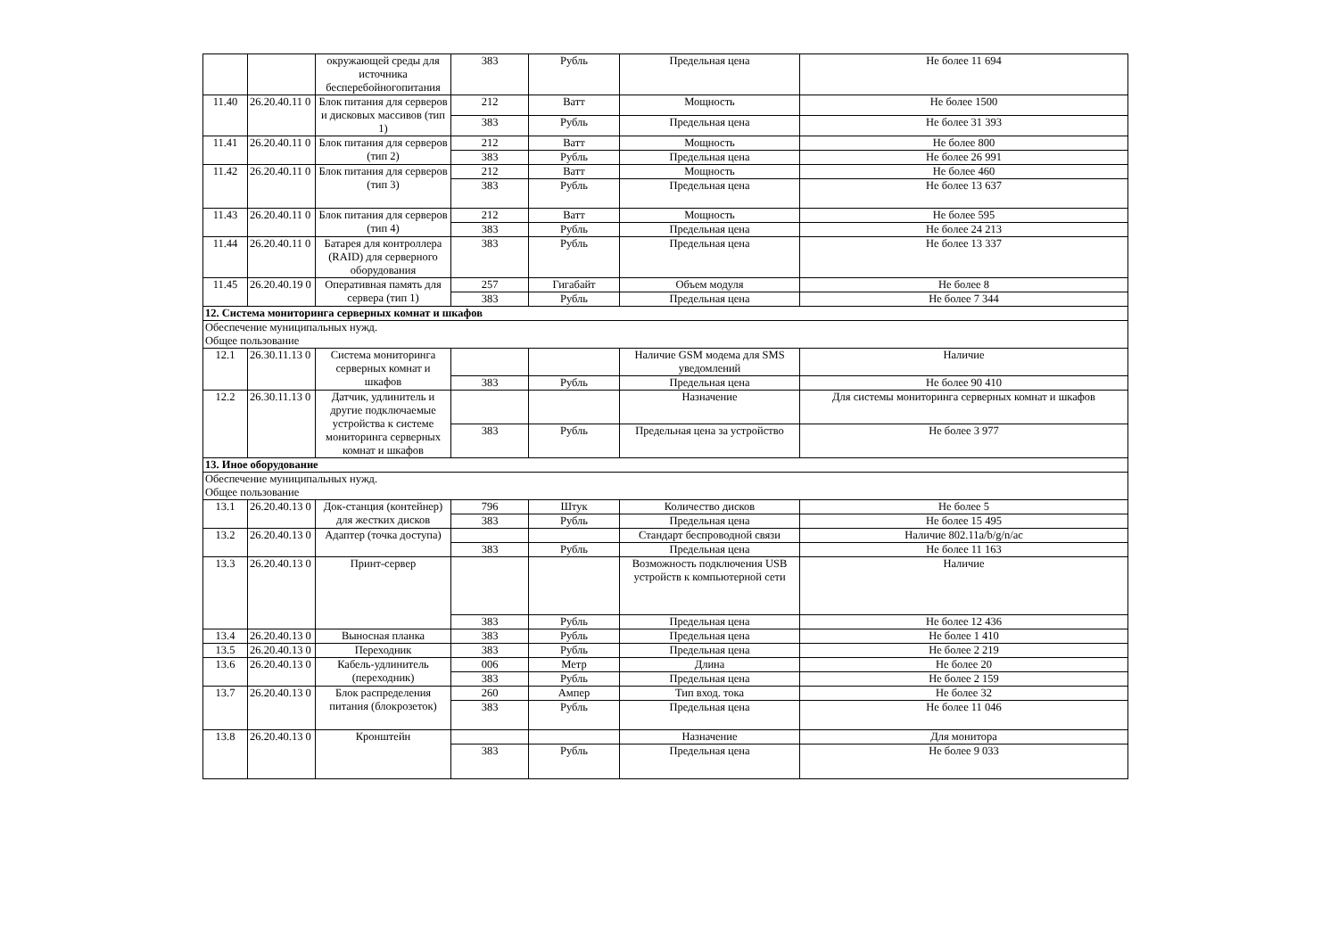| | | окружающей среды для источника бесперебойногопитания | 383 | Рубль | Предельная цена | Не более 11 694 |
| 11.40 | 26.20.40.11 0 | Блок питания для серверов и дисковых массивов (тип 1) | 212 | Ватт | Мощность | Не более 1500 |
| | | | 383 | Рубль | Предельная цена | Не более 31 393 |
| 11.41 | 26.20.40.11 0 | Блок питания для серверов (тип 2) | 212 | Ватт | Мощность | Не более 800 |
| | | | 383 | Рубль | Предельная цена | Не более 26 991 |
| 11.42 | 26.20.40.11 0 | Блок питания для серверов (тип 3) | 212 | Ватт | Мощность | Не более 460 |
| | | | 383 | Рубль | Предельная цена | Не более 13 637 |
| 11.43 | 26.20.40.11 0 | Блок питания для серверов (тип 4) | 212 | Ватт | Мощность | Не более 595 |
| | | | 383 | Рубль | Предельная цена | Не более 24 213 |
| 11.44 | 26.20.40.11 0 | Батарея для контроллера (RAID) для серверного оборудования | 383 | Рубль | Предельная цена | Не более 13 337 |
| 11.45 | 26.20.40.19 0 | Оперативная память для сервера (тип 1) | 257 | Гигабайт | Объем модуля | Не более 8 |
| | | | 383 | Рубль | Предельная цена | Не более 7 344 |
| 12. Система мониторинга серверных комнат и шкафов | | | | | | |
| Обеспечение муниципальных нужд. Общее пользование | | | | | | |
| 12.1 | 26.30.11.13 0 | Система мониторинга серверных комнат и шкафов | | | Наличие GSM модема для SMS уведомлений | Наличие |
| | | | 383 | Рубль | Предельная цена | Не более 90 410 |
| 12.2 | 26.30.11.13 0 | Датчик, удлинитель и другие подключаемые устройства к системе мониторинга серверных комнат и шкафов | | | Назначение | Для системы мониторинга серверных комнат и шкафов |
| | | | 383 | Рубль | Предельная цена за устройство | Не более 3 977 |
| 13. Иное оборудование | | | | | | |
| Обеспечение муниципальных нужд. Общее пользование | | | | | | |
| 13.1 | 26.20.40.13 0 | Док-станция (контейнер) для жестких дисков | 796 | Штук | Количество дисков | Не более 5 |
| | | | 383 | Рубль | Предельная цена | Не более 15 495 |
| 13.2 | 26.20.40.13 0 | Адаптер (точка доступа) | | | Стандарт беспроводной связи | Наличие 802.11a/b/g/n/ac |
| | | | 383 | Рубль | Предельная цена | Не более 11 163 |
| 13.3 | 26.20.40.13 0 | Принт-сервер | | | Возможность подключения USB устройств к компьютерной сети | Наличие |
| | | | 383 | Рубль | Предельная цена | Не более 12 436 |
| 13.4 | 26.20.40.13 0 | Выносная планка | 383 | Рубль | Предельная цена | Не более 1 410 |
| 13.5 | 26.20.40.13 0 | Переходник | 383 | Рубль | Предельная цена | Не более 2 219 |
| 13.6 | 26.20.40.13 0 | Кабель-удлинитель (переходник) | 006 | Метр | Длина | Не более 20 |
| | | | 383 | Рубль | Предельная цена | Не более 2 159 |
| 13.7 | 26.20.40.13 0 | Блок распределения питания (блокрозеток) | 260 | Ампер | Тип вход. тока | Не более 32 |
| | | | 383 | Рубль | Предельная цена | Не более 11 046 |
| 13.8 | 26.20.40.13 0 | Кронштейн | | | Назначение | Для монитора |
| | | | 383 | Рубль | Предельная цена | Не более 9 033 |